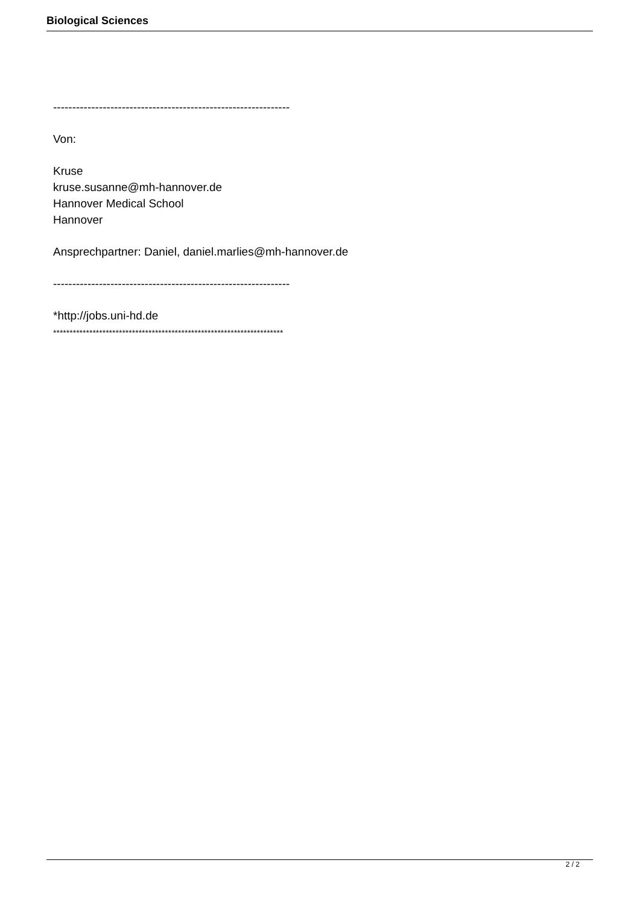Biological Sciences
--------------------------------------------------------------
Von:
Kruse
kruse.susanne@mh-hannover.de
Hannover Medical School
Hannover
Ansprechpartner: Daniel, daniel.marlies@mh-hannover.de
--------------------------------------------------------------
*http://jobs.uni-hd.de
**********************************************************************
2 / 2